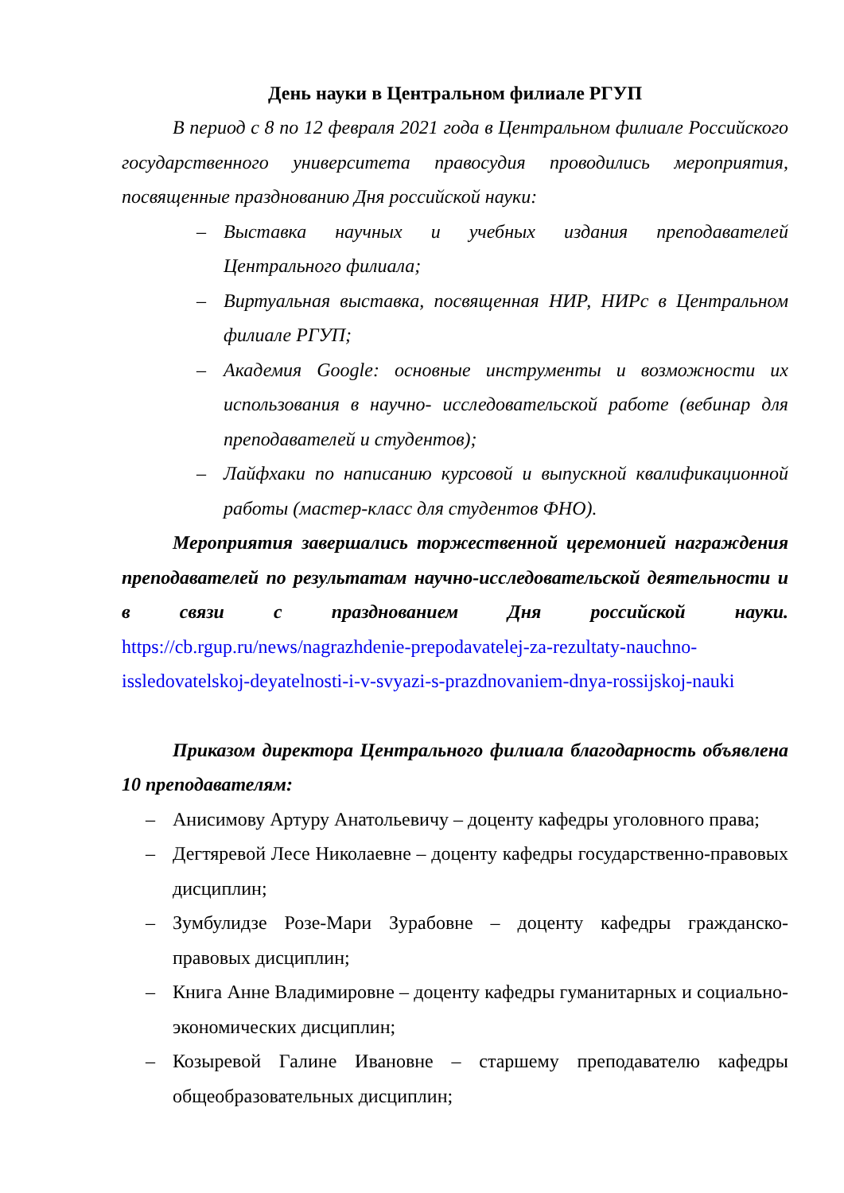День науки в Центральном филиале РГУП
В период с 8 по 12 февраля 2021 года в Центральном филиале Российского государственного университета правосудия проводились мероприятия, посвященные празднованию Дня российской науки:
– Выставка научных и учебных издания преподавателей Центрального филиала;
– Виртуальная выставка, посвященная НИР, НИРс в Центральном филиале РГУП;
– Академия Google: основные инструменты и возможности их использования в научно- исследовательской работе (вебинар для преподавателей и студентов);
– Лайфхаки по написанию курсовой и выпускной квалификационной работы (мастер-класс для студентов ФНО).
Мероприятия завершались торжественной церемонией награждения преподавателей по результатам научно-исследовательской деятельности и в связи с празднованием Дня российской науки. https://cb.rgup.ru/news/nagrazhdenie-prepodavatelej-za-rezultaty-nauchno-issledovatelskoj-deyatelnosti-i-v-svyazi-s-prazdnovaniem-dnya-rossijskoj-nauki
Приказом директора Центрального филиала благодарность объявлена 10 преподавателям:
– Анисимову Артуру Анатольевичу – доценту кафедры уголовного права;
– Дегтяревой Лесе Николаевне – доценту кафедры государственно-правовых дисциплин;
– Зумбулидзе Розе-Мари Зурабовне – доценту кафедры гражданско-правовых дисциплин;
– Книга Анне Владимировне – доценту кафедры гуманитарных и социально-экономических дисциплин;
– Козыревой Галине Ивановне – старшему преподавателю кафедры общеобразовательных дисциплин;